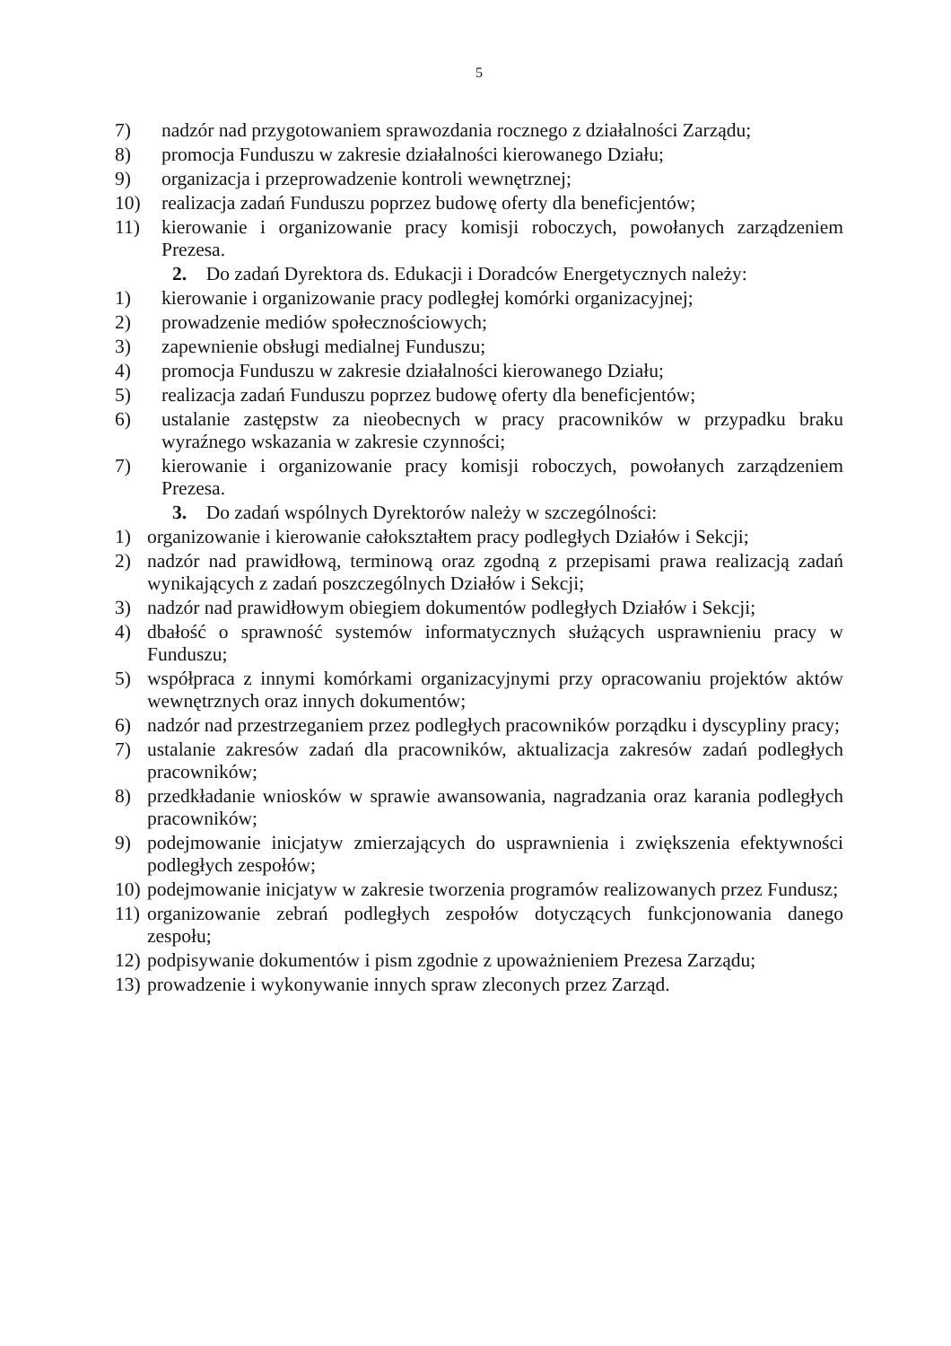5
7) nadzór nad przygotowaniem sprawozdania rocznego z działalności Zarządu;
8) promocja Funduszu w zakresie działalności kierowanego Działu;
9) organizacja i przeprowadzenie kontroli wewnętrznej;
10) realizacja zadań Funduszu poprzez budowę oferty dla beneficjentów;
11) kierowanie i organizowanie pracy komisji roboczych, powołanych zarządzeniem Prezesa.
2. Do zadań Dyrektora ds. Edukacji i Doradców Energetycznych należy:
1) kierowanie i organizowanie pracy podległej komórki organizacyjnej;
2) prowadzenie mediów społecznościowych;
3) zapewnienie obsługi medialnej Funduszu;
4) promocja Funduszu w zakresie działalności kierowanego Działu;
5) realizacja zadań Funduszu poprzez budowę oferty dla beneficjentów;
6) ustalanie zastępstw za nieobecnych w pracy pracowników w przypadku braku wyraźnego wskazania w zakresie czynności;
7) kierowanie i organizowanie pracy komisji roboczych, powołanych zarządzeniem Prezesa.
3. Do zadań wspólnych Dyrektorów należy w szczególności:
1) organizowanie i kierowanie całokształtem pracy podległych Działów i Sekcji;
2) nadzór nad prawidłową, terminową oraz zgodną z przepisami prawa realizacją zadań wynikających z zadań poszczególnych Działów i Sekcji;
3) nadzór nad prawidłowym obiegiem dokumentów podległych Działów i Sekcji;
4) dbałość o sprawność systemów informatycznych służących usprawnieniu pracy w Funduszu;
5) współpraca z innymi komórkami organizacyjnymi przy opracowaniu projektów aktów wewnętrznych oraz innych dokumentów;
6) nadzór nad przestrzeganiem przez podległych pracowników porządku i dyscypliny pracy;
7) ustalanie zakresów zadań dla pracowników, aktualizacja zakresów zadań podległych pracowników;
8) przedkładanie wniosków w sprawie awansowania, nagradzania oraz karania podległych pracowników;
9) podejmowanie inicjatyw zmierzających do usprawnienia i zwiększenia efektywności podległych zespołów;
10) podejmowanie inicjatyw w zakresie tworzenia programów realizowanych przez Fundusz;
11) organizowanie zebrań podległych zespołów dotyczących funkcjonowania danego zespołu;
12) podpisywanie dokumentów i pism zgodnie z upoważnieniem Prezesa Zarządu;
13) prowadzenie i wykonywanie innych spraw zleconych przez Zarząd.